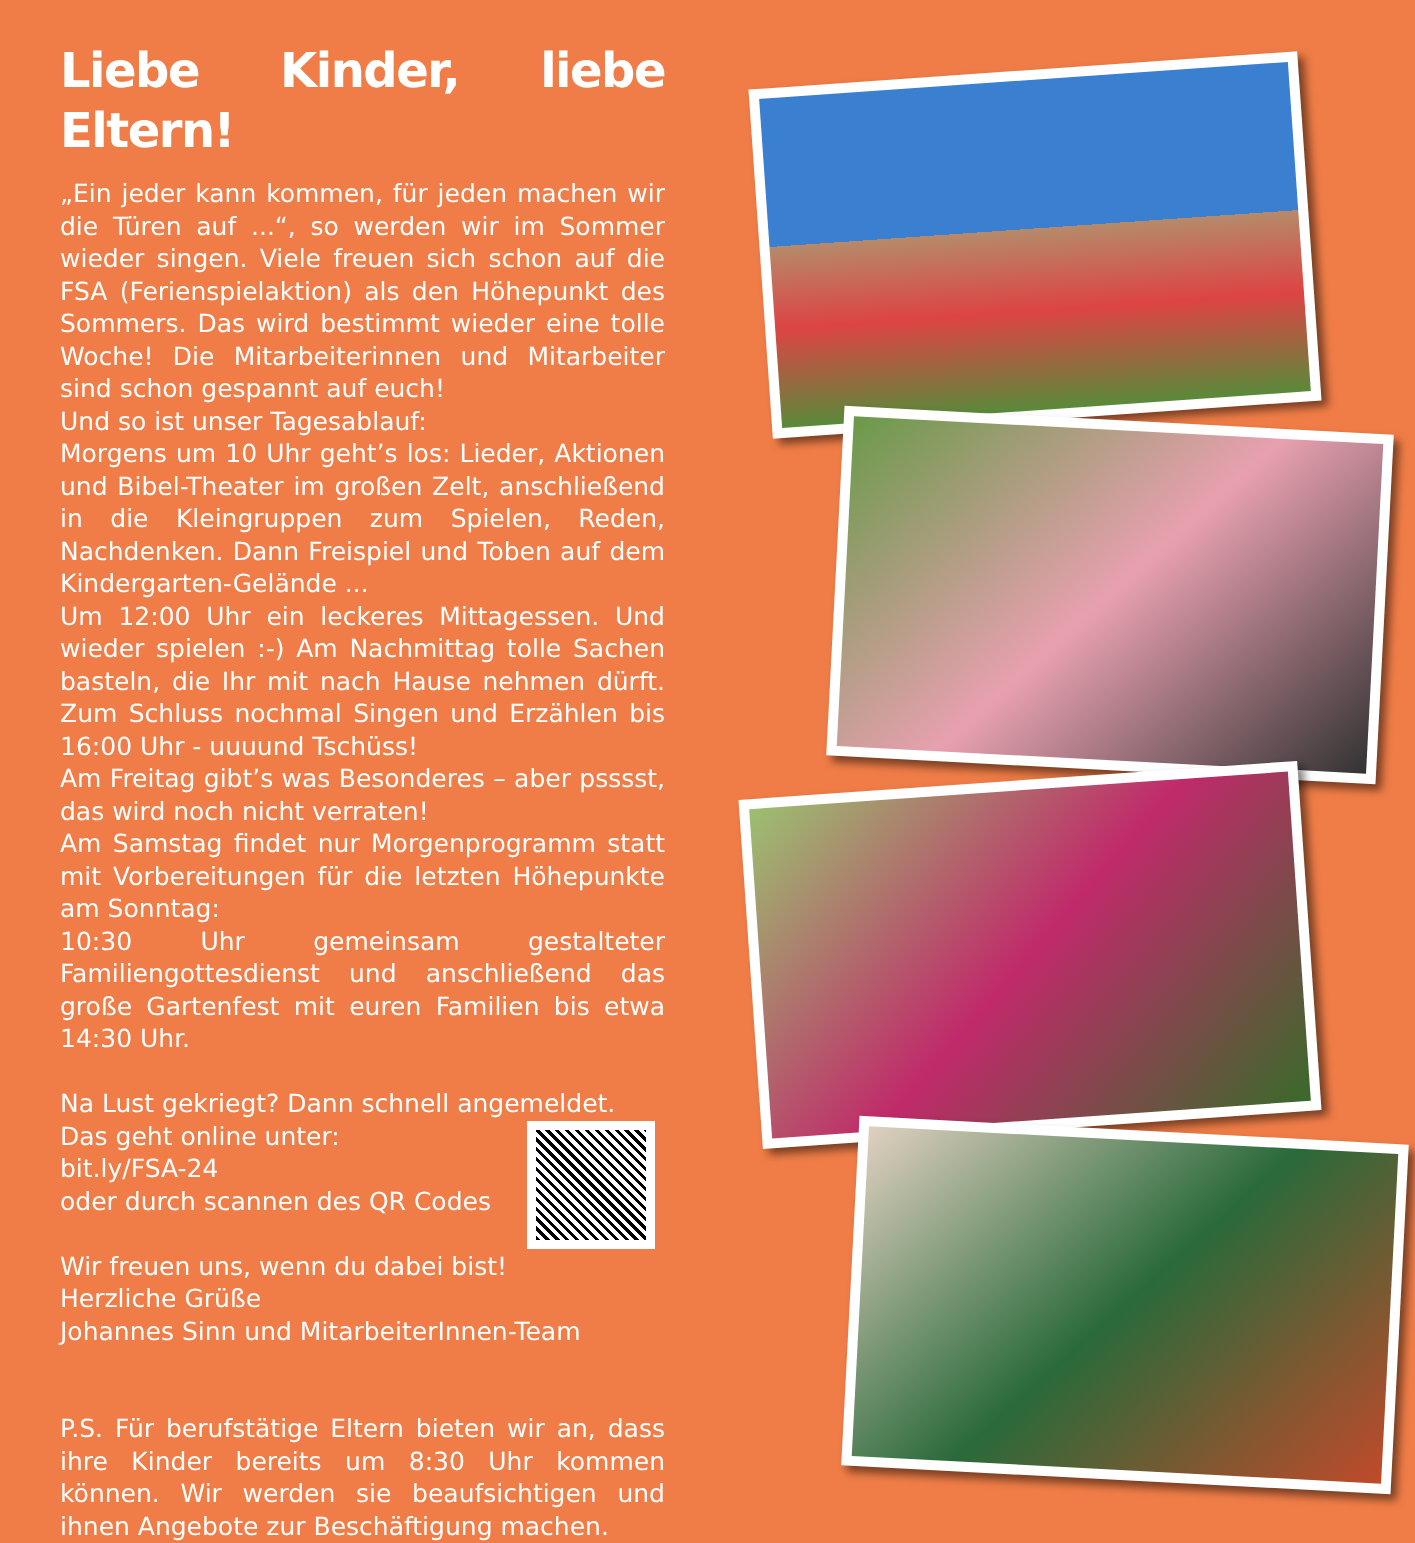Liebe Kinder, liebe Eltern!
„Ein jeder kann kommen, für jeden machen wir die Türen auf ...“, so werden wir im Sommer wieder singen. Viele freuen sich schon auf die FSA (Ferienspielaktion) als den Höhepunkt des Sommers. Das wird bestimmt wieder eine tolle Woche! Die Mitarbeiterinnen und Mitarbeiter sind schon gespannt auf euch!
Und so ist unser Tagesablauf:
Morgens um 10 Uhr geht’s los: Lieder, Aktionen und Bibel-Theater im großen Zelt, anschließend in die Kleingruppen zum Spielen, Reden, Nachdenken. Dann Freispiel und Toben auf dem Kindergarten-Gelände ...
Um 12:00 Uhr ein leckeres Mittagessen. Und wieder spielen :-) Am Nachmittag tolle Sachen basteln, die Ihr mit nach Hause nehmen dürft. Zum Schluss nochmal Singen und Erzählen bis 16:00 Uhr - uuuund Tschüss!
Am Freitag gibt’s was Besonderes – aber psssst, das wird noch nicht verraten!
Am Samstag findet nur Morgenprogramm statt mit Vorbereitungen für die letzten Höhepunkte am Sonntag:
10:30 Uhr gemeinsam gestalteter Familiengottesdienst und anschließend das große Gartenfest mit euren Familien bis etwa 14:30 Uhr.
Na Lust gekriegt? Dann schnell angemeldet.
Das geht online unter:
bit.ly/FSA-24
oder durch scannen des QR Codes
Wir freuen uns, wenn du dabei bist!
Herzliche Grüße
Johannes Sinn und MitarbeiterInnen-Team
P.S. Für berufstätige Eltern bieten wir an, dass ihre Kinder bereits um 8:30 Uhr kommen können. Wir werden sie beaufsichtigen und ihnen Angebote zur Beschäftigung machen.